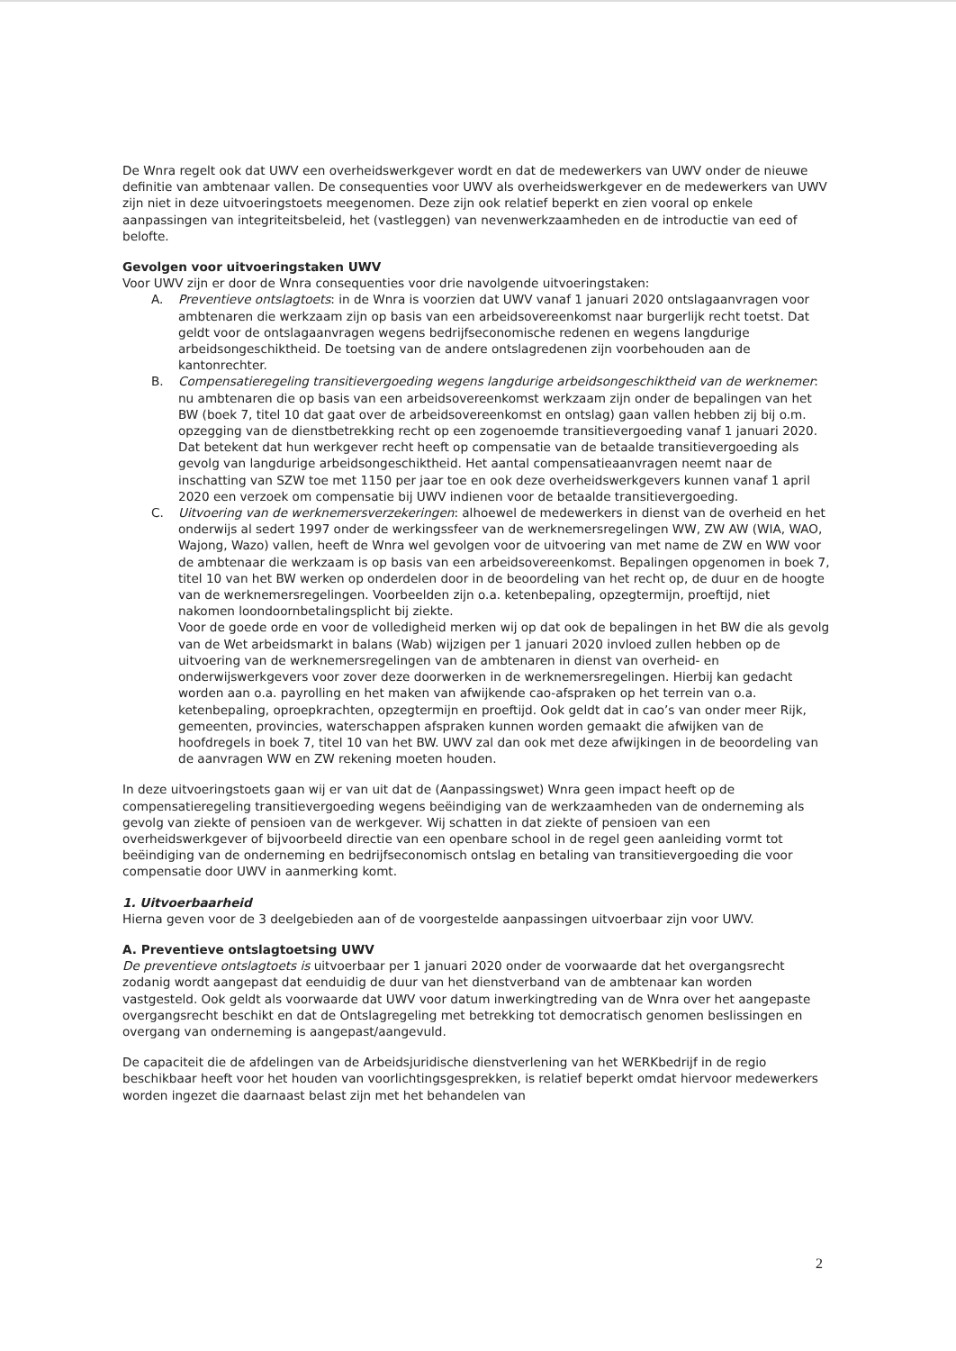De Wnra regelt ook dat UWV een overheidswerkgever wordt en dat de medewerkers van UWV onder de nieuwe definitie van ambtenaar vallen. De consequenties voor UWV als overheidswerkgever en de medewerkers van UWV zijn niet in deze uitvoeringstoets meegenomen. Deze zijn ook relatief beperkt en zien vooral op enkele aanpassingen van integriteitsbeleid, het (vastleggen) van nevenwerkzaamheden en de introductie van eed of belofte.
Gevolgen voor uitvoeringstaken UWV
Voor UWV zijn er door de Wnra consequenties voor drie navolgende uitvoeringstaken:
A. Preventieve ontslagtoets: in de Wnra is voorzien dat UWV vanaf 1 januari 2020 ontslagaanvragen voor ambtenaren die werkzaam zijn op basis van een arbeidsovereenkomst naar burgerlijk recht toetst. Dat geldt voor de ontslagaanvragen wegens bedrijfseconomische redenen en wegens langdurige arbeidsongeschiktheid. De toetsing van de andere ontslagredenen zijn voorbehouden aan de kantonrechter.
B. Compensatieregeling transitievergoeding wegens langdurige arbeidsongeschiktheid van de werknemer: nu ambtenaren die op basis van een arbeidsovereenkomst werkzaam zijn onder de bepalingen van het BW (boek 7, titel 10 dat gaat over de arbeidsovereenkomst en ontslag) gaan vallen hebben zij bij o.m. opzegging van de dienstbetrekking recht op een zogenoemde transitievergoeding vanaf 1 januari 2020. Dat betekent dat hun werkgever recht heeft op compensatie van de betaalde transitievergoeding als gevolg van langdurige arbeidsongeschiktheid. Het aantal compensatieaanvragen neemt naar de inschatting van SZW toe met 1150 per jaar toe en ook deze overheidswerkgevers kunnen vanaf 1 april 2020 een verzoek om compensatie bij UWV indienen voor de betaalde transitievergoeding.
C. Uitvoering van de werknemersverzekeringen: alhoewel de medewerkers in dienst van de overheid en het onderwijs al sedert 1997 onder de werkingssfeer van de werknemersregelingen WW, ZW AW (WIA, WAO, Wajong, Wazo) vallen, heeft de Wnra wel gevolgen voor de uitvoering van met name de ZW en WW voor de ambtenaar die werkzaam is op basis van een arbeidsovereenkomst. Bepalingen opgenomen in boek 7, titel 10 van het BW werken op onderdelen door in de beoordeling van het recht op, de duur en de hoogte van de werknemersregelingen. Voorbeelden zijn o.a. ketenbepaling, opzegtermijn, proeftijd, niet nakomen loondoornbetalingsplicht bij ziekte.
Voor de goede orde en voor de volledigheid merken wij op dat ook de bepalingen in het BW die als gevolg van de Wet arbeidsmarkt in balans (Wab) wijzigen per 1 januari 2020 invloed zullen hebben op de uitvoering van de werknemersregelingen van de ambtenaren in dienst van overheid- en onderwijswerkgevers voor zover deze doorwerken in de werknemersregelingen. Hierbij kan gedacht worden aan o.a. payrolling en het maken van afwijkende cao-afspraken op het terrein van o.a. ketenbepaling, oproepkrachten, opzegtermijn en proeftijd. Ook geldt dat in cao’s van onder meer Rijk, gemeenten, provincies, waterschappen afspraken kunnen worden gemaakt die afwijken van de hoofdregels in boek 7, titel 10 van het BW. UWV zal dan ook met deze afwijkingen in de beoordeling van de aanvragen WW en ZW rekening moeten houden.
In deze uitvoeringstoets gaan wij er van uit dat de (Aanpassingswet) Wnra geen impact heeft op de compensatieregeling transitievergoeding wegens beëindiging van de werkzaamheden van de onderneming als gevolg van ziekte of pensioen van de werkgever. Wij schatten in dat ziekte of pensioen van een overheidswerkgever of bijvoorbeeld directie van een openbare school in de regel geen aanleiding vormt tot beëindiging van de onderneming en bedrijfseconomisch ontslag en betaling van transitievergoeding die voor compensatie door UWV in aanmerking komt.
1. Uitvoerbaarheid
Hierna geven voor de 3 deelgebieden aan of de voorgestelde aanpassingen uitvoerbaar zijn voor UWV.
A. Preventieve ontslagtoetsing UWV
De preventieve ontslagtoets is uitvoerbaar per 1 januari 2020 onder de voorwaarde dat het overgangsrecht zodanig wordt aangepast dat eenduidig de duur van het dienstverband van de ambtenaar kan worden vastgesteld. Ook geldt als voorwaarde dat UWV voor datum inwerkingtreding van de Wnra over het aangepaste overgangsrecht beschikt en dat de Ontslagregeling met betrekking tot democratisch genomen beslissingen en overgang van onderneming is aangepast/aangevuld.
De capaciteit die de afdelingen van de Arbeidsjuridische dienstverlening van het WERKbedrijf in de regio beschikbaar heeft voor het houden van voorlichtingsgesprekken, is relatief beperkt omdat hiervoor medewerkers worden ingezet die daarnaast belast zijn met het behandelen van
2